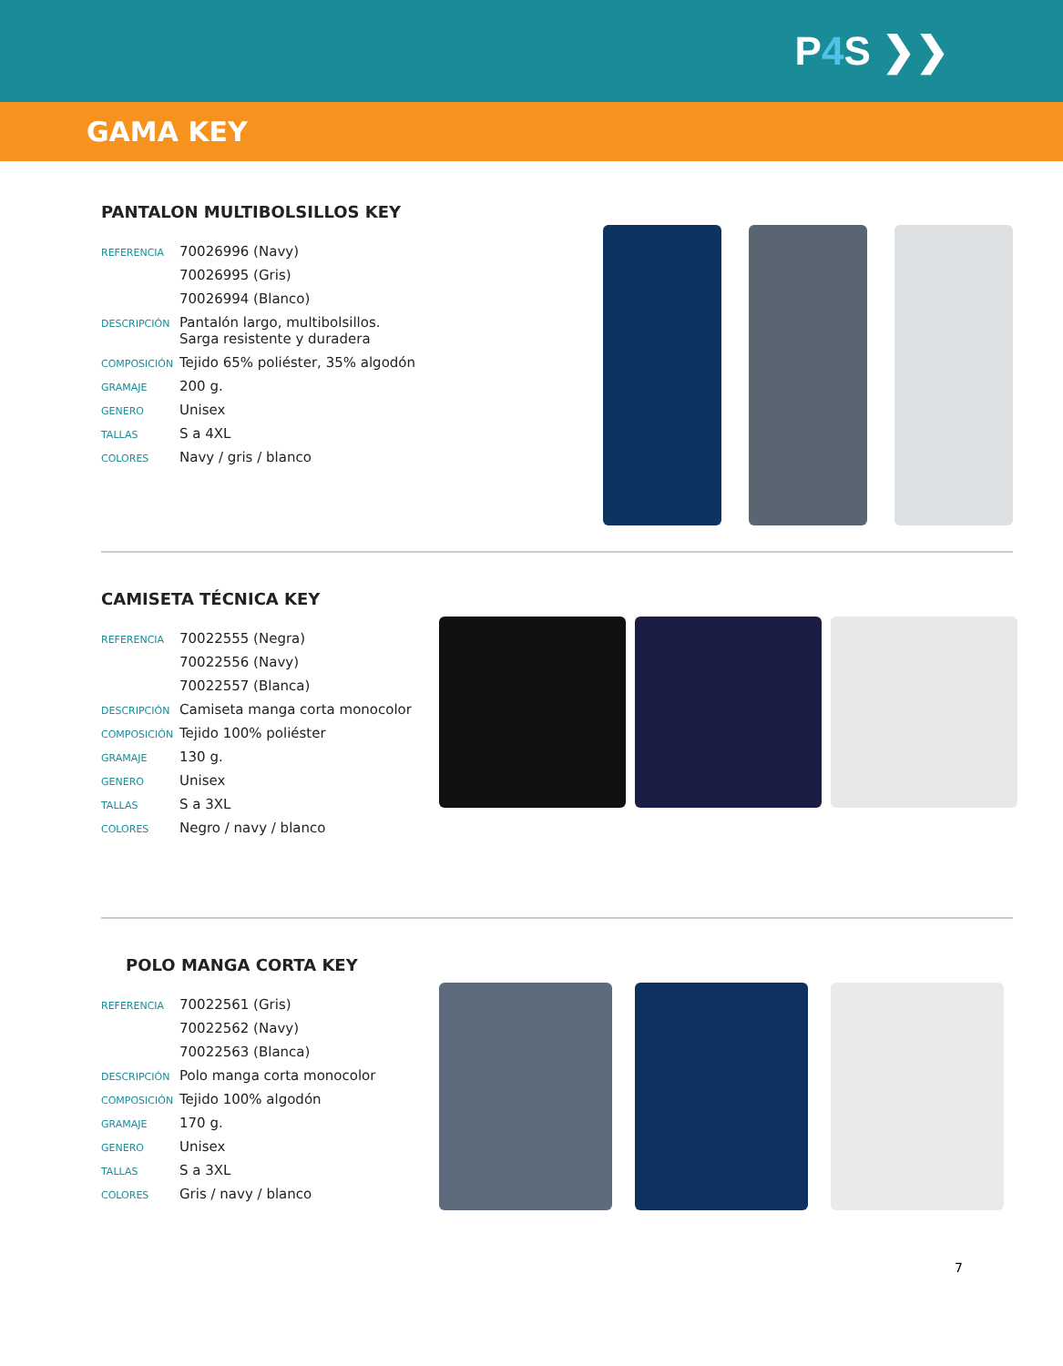P4 S ❯❯
GAMA KEY
PANTALON MULTIBOLSILLOS KEY
| REFERENCIA | 70026996 (Navy) |
| | 70026995 (Gris) |
| | 70026994 (Blanco) |
| DESCRIPCIÓN | Pantalón largo, multibolsillos. Sarga resistente y duradera |
| COMPOSICIÓN | Tejido 65% poliéster, 35% algodón |
| GRAMAJE | 200 g. |
| GENERO | Unisex |
| TALLAS | S a 4XL |
| COLORES | Navy / gris / blanco |
CAMISETA TÉCNICA KEY
| REFERENCIA | 70022555 (Negra) |
| | 70022556 (Navy) |
| | 70022557 (Blanca) |
| DESCRIPCIÓN | Camiseta manga corta monocolor |
| COMPOSICIÓN | Tejido 100% poliéster |
| GRAMAJE | 130 g. |
| GENERO | Unisex |
| TALLAS | S a 3XL |
| COLORES | Negro / navy / blanco |
POLO MANGA CORTA KEY
| REFERENCIA | 70022561 (Gris) |
| | 70022562 (Navy) |
| | 70022563 (Blanca) |
| DESCRIPCIÓN | Polo manga corta monocolor |
| COMPOSICIÓN | Tejido 100% algodón |
| GRAMAJE | 170 g. |
| GENERO | Unisex |
| TALLAS | S a 3XL |
| COLORES | Gris / navy / blanco |
7